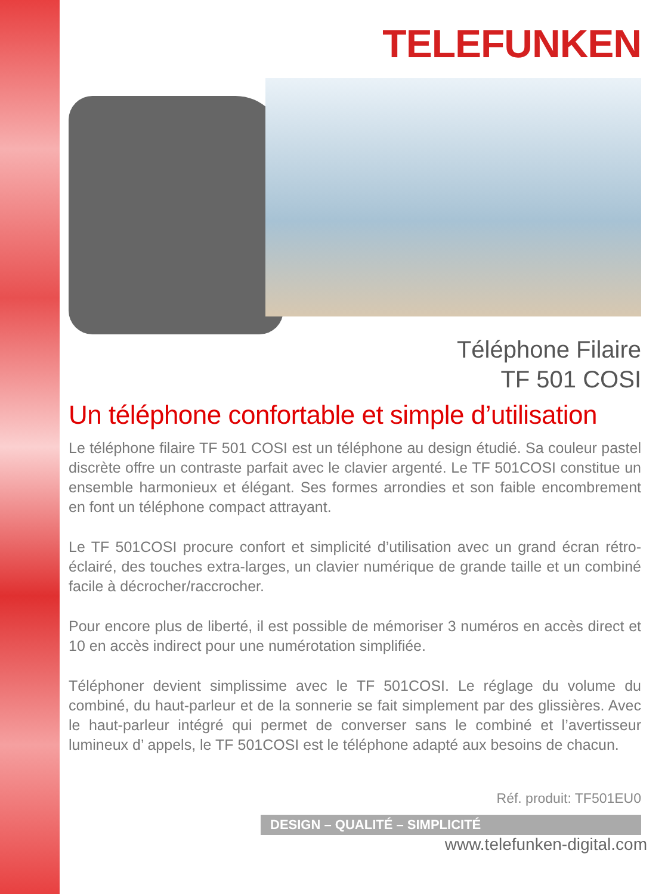TELEFUNKEN
Téléphone Filaire
TF 501 COSI
Un téléphone confortable et simple d’utilisation
Le téléphone filaire TF 501 COSI est un téléphone au design étudié. Sa couleur pastel discrète offre un contraste parfait avec le clavier argenté. Le TF 501COSI constitue un ensemble harmonieux et élégant. Ses formes arrondies et son faible encombrement en font un téléphone compact attrayant.
Le TF 501COSI procure confort et simplicité d’utilisation avec un grand écran rétro-éclairé, des touches extra-larges, un clavier numérique de grande taille et un combiné facile à décrocher/raccrocher.
Pour encore plus de liberté, il est possible de mémoriser 3 numéros en accès direct et 10 en accès indirect pour une numérotation simplifiée.
Téléphoner devient simplissime avec le TF 501COSI. Le réglage du volume du combiné, du haut-parleur et de la sonnerie se fait simplement par des glissières. Avec le haut-parleur intégré qui permet de converser sans le combiné et l’avertisseur lumineux d’ appels, le TF 501COSI est le téléphone adapté aux besoins de chacun.
Réf. produit: TF501EU0
DESIGN – QUALITÉ – SIMPLICITÉ
www.telefunken-digital.com